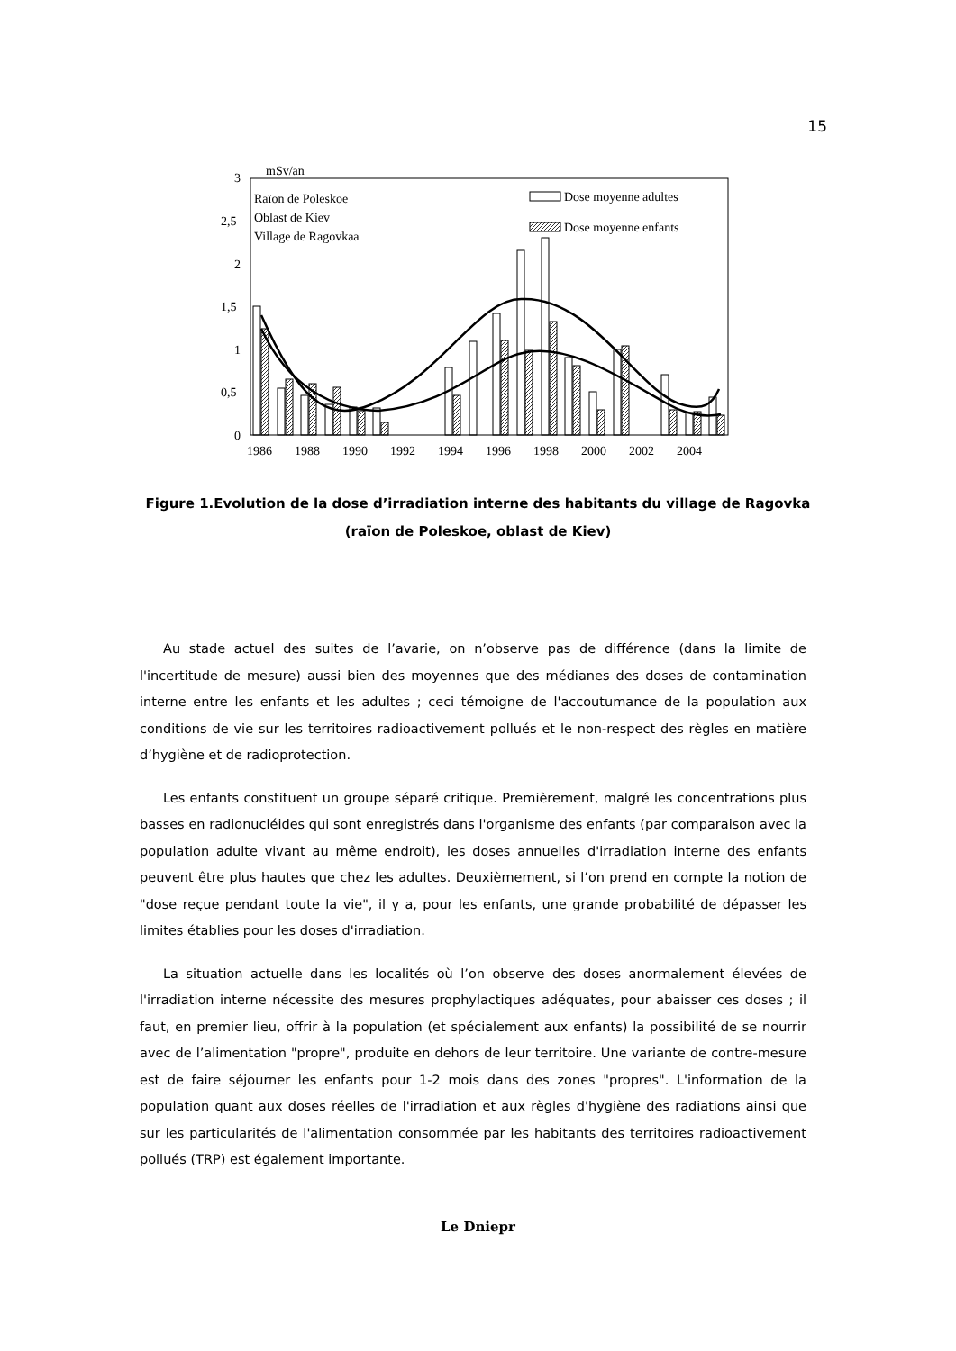15
mSv/an
3
2,5
2
1,5
1
0,5
0
Raïon de Poleskoe
Oblast de Kiev
Village de Ragovkaa
Dose moyenne adultes
Dose moyenne enfants
1986
1988
1990
1992
1994
1996
1998
2000
2002
2004
Figure 1.Evolution de la dose d’irradiation interne des habitants du village de Ragovka
(raïon de Poleskoe, oblast de Kiev)
Au stade actuel des suites de l’avarie, on n’observe pas de différence (dans la limite de l'incertitude de mesure) aussi bien des moyennes que des médianes des doses de contamination interne entre les enfants et les adultes ; ceci témoigne de l'accoutumance de la population aux conditions de vie sur les territoires radioactivement pollués et le non-respect des règles en matière d’hygiène et de radioprotection.
Les enfants constituent un groupe séparé critique. Premièrement, malgré les concentrations plus basses en radionucléides qui sont enregistrés dans l'organisme des enfants (par comparaison avec la population adulte vivant au même endroit), les doses annuelles d'irradiation interne des enfants peuvent être plus hautes que chez les adultes. Deuxièmement, si l’on prend en compte la notion de "dose reçue pendant toute la vie", il y a, pour les enfants, une grande probabilité de dépasser les limites établies pour les doses d'irradiation.
La situation actuelle dans les localités où l’on observe des doses anormalement élevées de l'irradiation interne nécessite des mesures prophylactiques adéquates, pour abaisser ces doses ; il faut, en premier lieu, offrir à la population (et spécialement aux enfants) la possibilité de se nourrir avec de l’alimentation "propre", produite en dehors de leur territoire. Une variante de contre-mesure est de faire séjourner les enfants pour 1-2 mois dans des zones "propres". L'information de la population quant aux doses réelles de l'irradiation et aux règles d'hygiène des radiations ainsi que sur les particularités de l'alimentation consommée par les habitants des territoires radioactivement pollués (TRP) est également importante.
Le Dniepr